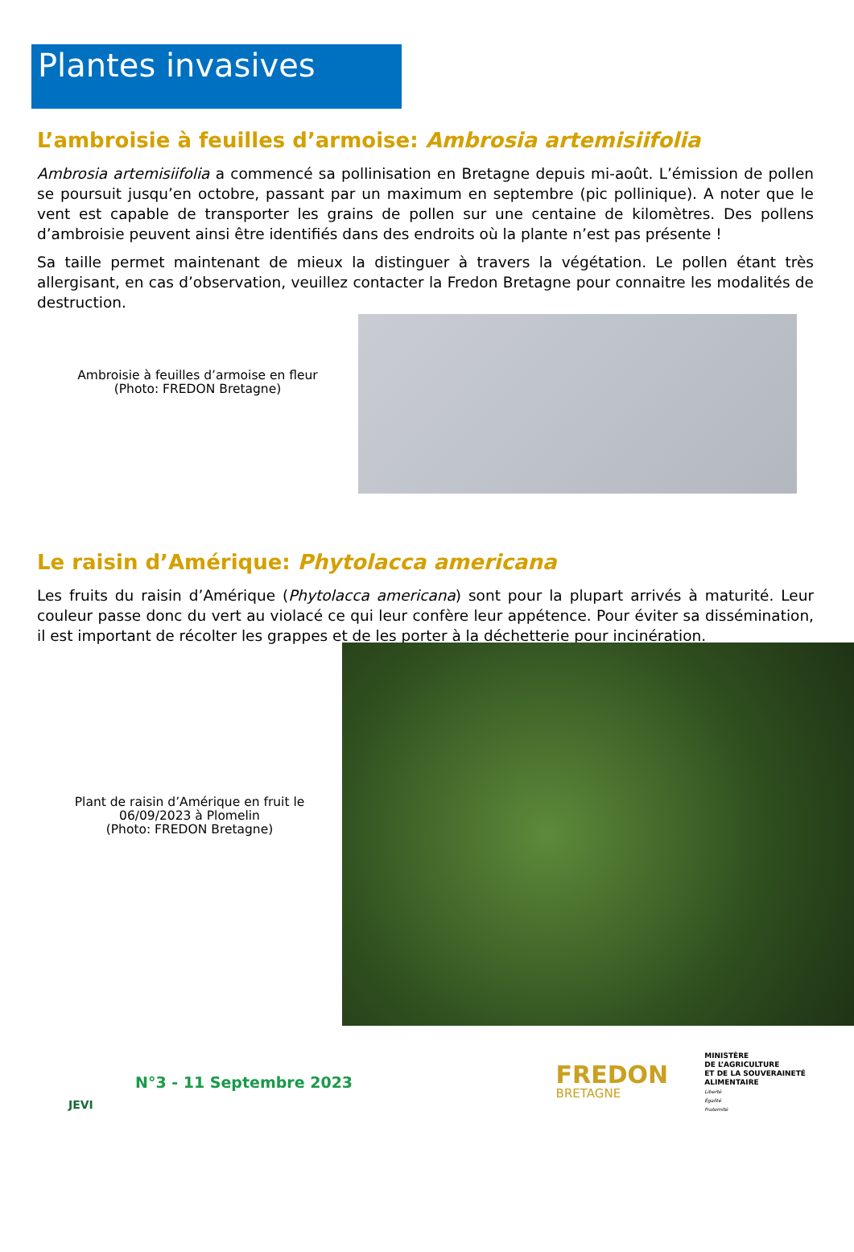Plantes invasives
L’ambroisie à feuilles d’armoise: Ambrosia artemisiifolia
Ambrosia artemisiifolia a commencé sa pollinisation en Bretagne depuis mi-août. L’émission de pollen se poursuit jusqu’en octobre, passant par un maximum en septembre (pic pollinique). A noter que le vent est capable de transporter les grains de pollen sur une centaine de kilomètres. Des pollens d’ambroisie peuvent ainsi être identifiés dans des endroits où la plante n’est pas présente !
Sa taille permet maintenant de mieux la distinguer à travers la végétation. Le pollen étant très allergisant, en cas d’observation, veuillez contacter la Fredon Bretagne pour connaitre les modalités de destruction.
Ambroisie à feuilles d’armoise en fleur
(Photo: FREDON Bretagne)
Le raisin d’Amérique: Phytolacca americana
Les fruits du raisin d’Amérique (Phytolacca americana) sont pour la plupart arrivés à maturité. Leur couleur passe donc du vert au violacé ce qui leur confère leur appétence. Pour éviter sa dissémination, il est important de récolter les grappes et de les porter à la déchetterie pour incinération.
Plant de raisin d’Amérique en fruit le
06/09/2023 à Plomelin
(Photo: FREDON Bretagne)
JEVI
N°3 - 11 Septembre 2023
FREDON
BRETAGNE
MINISTÈRE
DE L’AGRICULTURE
ET DE LA SOUVERAINETÉ
ALIMENTAIRE
Liberté
Égalité
Fraternité